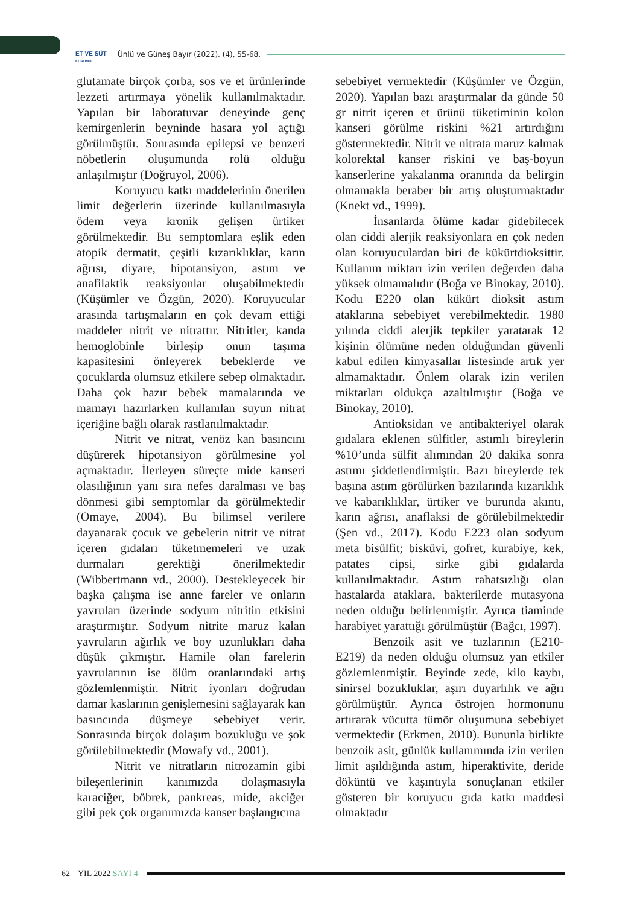ET VE SÜT
KURUMU
Ünlü ve Güneş Bayır (2022). (4), 55-68.
glutamate birçok çorba, sos ve et ürünlerinde lezzeti artırmaya yönelik kullanılmaktadır. Yapılan bir laboratuvar deneyinde genç kemirgenlerin beyninde hasara yol açtığı görülmüştür. Sonrasında epilepsi ve benzeri nöbetlerin oluşumunda rolü olduğu anlaşılmıştır (Doğruyol, 2006).
Koruyucu katkı maddelerinin önerilen limit değerlerin üzerinde kullanılmasıyla ödem veya kronik gelişen ürtiker görülmektedir. Bu semptomlara eşlik eden atopik dermatit, çeşitli kızarıklıklar, karın ağrısı, diyare, hipotansiyon, astım ve anafilaktik reaksiyonlar oluşabilmektedir (Küşümler ve Özgün, 2020). Koruyucular arasında tartışmaların en çok devam ettiği maddeler nitrit ve nitrattır. Nitritler, kanda hemoglobinle birleşip onun taşıma kapasitesini önleyerek bebeklerde ve çocuklarda olumsuz etkilere sebep olmaktadır. Daha çok hazır bebek mamalarında ve mamayı hazırlarken kullanılan suyun nitrat içeriğine bağlı olarak rastlanılmaktadır.
Nitrit ve nitrat, venöz kan basıncını düşürerek hipotansiyon görülmesine yol açmaktadır. İlerleyen süreçte mide kanseri olasılığının yanı sıra nefes daralması ve baş dönmesi gibi semptomlar da görülmektedir (Omaye, 2004). Bu bilimsel verilere dayanarak çocuk ve gebelerin nitrit ve nitrat içeren gıdaları tüketmemeleri ve uzak durmaları gerektiği önerilmektedir (Wibbertmann vd., 2000). Destekleyecek bir başka çalışma ise anne fareler ve onların yavruları üzerinde sodyum nitritin etkisini araştırmıştır. Sodyum nitrite maruz kalan yavruların ağırlık ve boy uzunlukları daha düşük çıkmıştır. Hamile olan farelerin yavrularının ise ölüm oranlarındaki artış gözlemlenmiştir. Nitrit iyonları doğrudan damar kaslarının genişlemesini sağlayarak kan basıncında düşmeye sebebiyet verir. Sonrasında birçok dolaşım bozukluğu ve şok görülebilmektedir (Mowafy vd., 2001).
Nitrit ve nitratların nitrozamin gibi bileşenlerinin kanımızda dolaşmasıyla karaciğer, böbrek, pankreas, mide, akciğer gibi pek çok organımızda kanser başlangıcına
sebebiyet vermektedir (Küşümler ve Özgün, 2020). Yapılan bazı araştırmalar da günde 50 gr nitrit içeren et ürünü tüketiminin kolon kanseri görülme riskini %21 artırdığını göstermektedir. Nitrit ve nitrata maruz kalmak kolorektal kanser riskini ve baş-boyun kanserlerine yakalanma oranında da belirgin olmamakla beraber bir artış oluşturmaktadır (Knekt vd., 1999).
İnsanlarda ölüme kadar gidebilecek olan ciddi alerjik reaksiyonlara en çok neden olan koruyuculardan biri de kükürtdioksittir. Kullanım miktarı izin verilen değerden daha yüksek olmamalıdır (Boğa ve Binokay, 2010). Kodu E220 olan kükürt dioksit astım ataklarına sebebiyet verebilmektedir. 1980 yılında ciddi alerjik tepkiler yaratarak 12 kişinin ölümüne neden olduğundan güvenli kabul edilen kimyasallar listesinde artık yer almamaktadır. Önlem olarak izin verilen miktarları oldukça azaltılmıştır (Boğa ve Binokay, 2010).
Antioksidan ve antibakteriyel olarak gıdalara eklenen sülfitler, astımlı bireylerin %10’unda sülfit alımından 20 dakika sonra astımı şiddetlendirmiştir. Bazı bireylerde tek başına astım görülürken bazılarında kızarıklık ve kabarıklıklar, ürtiker ve burunda akıntı, karın ağrısı, anaflaksi de görülebilmektedir (Şen vd., 2017). Kodu E223 olan sodyum meta bisülfit; bisküvi, gofret, kurabiye, kek, patates cipsi, sirke gibi gıdalarda kullanılmaktadır. Astım rahatsızlığı olan hastalarda ataklara, bakterilerde mutasyona neden olduğu belirlenmiştir. Ayrıca tiaminde harabiyet yarattığı görülmüştür (Bağcı, 1997).
Benzoik asit ve tuzlarının (E210-E219) da neden olduğu olumsuz yan etkiler gözlemlenmiştir. Beyinde zede, kilo kaybı, sinirsel bozukluklar, aşırı duyarlılık ve ağrı görülmüştür. Ayrıca östrojen hormonunu artırarak vücutta tümör oluşumuna sebebiyet vermektedir (Erkmen, 2010). Bununla birlikte benzoik asit, günlük kullanımında izin verilen limit aşıldığında astım, hiperaktivite, deride döküntü ve kaşıntıyla sonuçlanan etkiler gösteren bir koruyucu gıda katkı maddesi olmaktadır
62 YIL 2022 SAYI 4